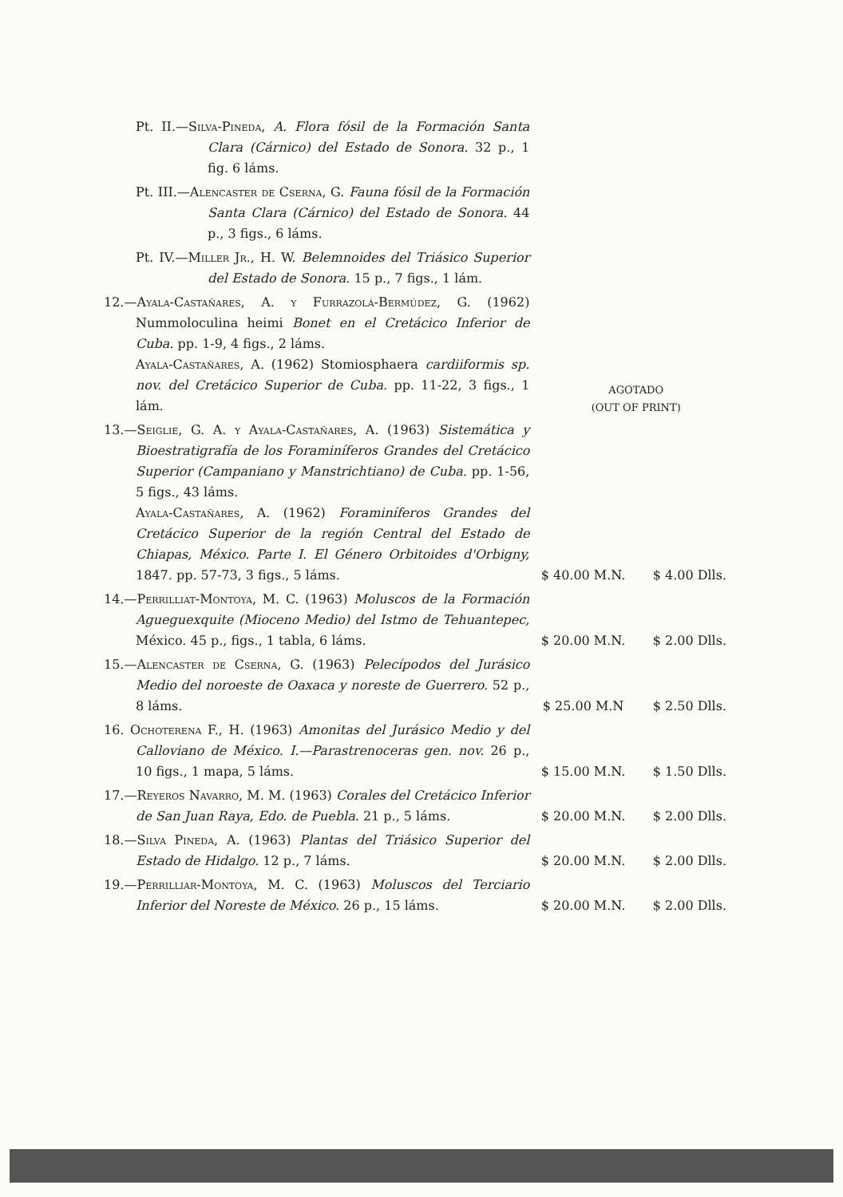| Pt. II.— Silva-Pineda, A. Flora fósil de la Formación Santa Clara (Cárnico) del Estado de Sonora. 32 p., 1 fig. 6 láms. | | |
| Pt. III.— Alencaster de Cserna, G. Fauna fósil de la Formación Santa Clara (Cárnico) del Estado de Sonora. 44 p., 3 figs., 6 láms. | | |
| Pt. IV.— Miller Jr., H. W. Belemnoides del Triásico Superior del Estado de Sonora. 15 p., 7 figs., 1 lám. | | |
| 12.— Ayala-Castañares, A. y Furrazolá-Bermúdez, G. (1962) Nummoloculina heimi Bonet en el Cretácico Inferior de Cuba. pp. 1-9, 4 figs., 2 láms. Ayala-Castañares, A. (1962) Stomiosphaera cardiiformis sp. nov. del Cretácico Superior de Cuba. pp. 11-22, 3 figs., 1 lám. | AGOTADO (OUT OF PRINT) | |
| 13.— Seiglie, G. A. y Ayala-Castañares, A. (1963) Sistemática y Bioestratigrafía de los Foraminíferos Grandes del Cretácico Superior (Campaniano y Manstrichtiano) de Cuba. pp. 1-56, 5 figs., 43 láms. Ayala-Castañares, A. (1962) Foraminíferos Grandes del Cretácico Superior de la región Central del Estado de Chiapas, México. Parte I. El Género Orbitoides d'Orbigny, 1847. pp. 57-73, 3 figs., 5 láms. | $ 40.00 M.N. | $ 4.00 Dlls. |
| 14.— Perrilliat-Montoya, M. C. (1963) Moluscos de la Formación Agueguexquite (Mioceno Medio) del Istmo de Tehuantepec, México. 45 p., figs., 1 tabla, 6 láms. | $ 20.00 M.N. | $ 2.00 Dlls. |
| 15.— Alencaster de Cserna, G. (1963) Pelecípodos del Jurásico Medio del noroeste de Oaxaca y noreste de Guerrero. 52 p., 8 láms. | $ 25.00 M.N | $ 2.50 Dlls. |
| 16. Ochoterena F., H. (1963) Amonitas del Jurásico Medio y del Calloviano de México. I.—Parastrenoceras gen. nov. 26 p., 10 figs., 1 mapa, 5 láms. | $ 15.00 M.N. | $ 1.50 Dlls. |
| 17.— Reyeros Navarro, M. M. (1963) Corales del Cretácico Inferior de San Juan Raya, Edo. de Puebla. 21 p., 5 láms. | $ 20.00 M.N. | $ 2.00 Dlls. |
| 18.— Silva Pineda, A. (1963) Plantas del Triásico Superior del Estado de Hidalgo. 12 p., 7 láms. | $ 20.00 M.N. | $ 2.00 Dlls. |
| 19.— Perrilliar-Montoya, M. C. (1963) Moluscos del Terciario Inferior del Noreste de México. 26 p., 15 láms. | $ 20.00 M.N. | $ 2.00 Dlls. |